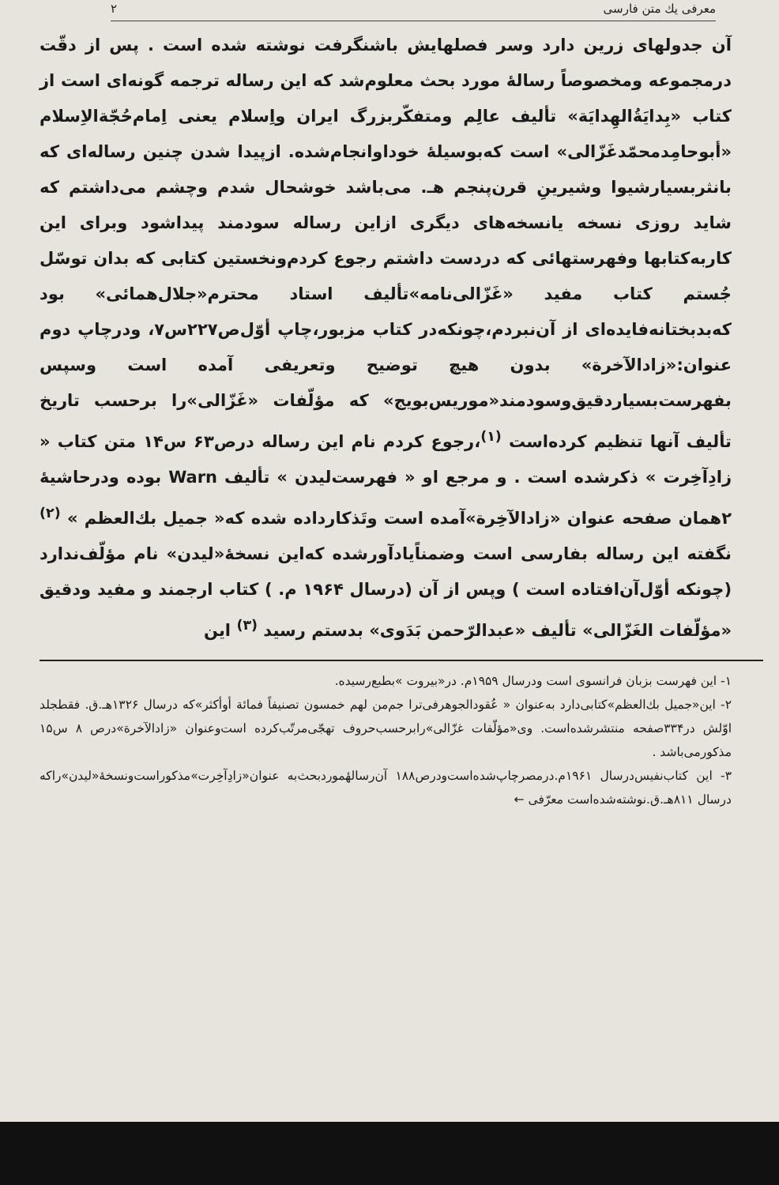معرفی یك متن فارسی ۲
آن جدولهای زرین دارد وسر فصلهایش باشنگرفت نوشته شده است . پس از دقّت درمجموعه ومخصوصاً رسالهٔ مورد بحث معلوم‌شد که این رساله ترجمه گونه‌ای است از کتاب «بِدايَةُالهِدايَة» تألیف عالِم ومتفکّربزرگ ایران واِسلام یعنی اِمام‌حُجّةالاِسلام «أبوحامِدمحمّدغَزّالی» است که‌بوسیلهٔ خوداوانجام‌شده. ازپیدا شدن چنین رساله‌ای که بانثربسیارشیوا وشیرینِ قرن‌پنجم هـ. می‌باشد خوشحال شدم وچشم می‌داشتم که شاید روزی نسخه یانسخه‌های دیگری ازاین رساله سودمند پیداشود وبرای این کاربه‌کتابها وفهرستهائی که دردست داشتم رجوع کردم‌ونخستین کتابی که بدان توسّل جُستم کتاب مفید «غَزّالی‌نامه»تألیف استاد محترم«جلال‌همائی» بود که‌بدبختانه‌فایده‌ای از آن‌نبردم،چونکه‌در کتاب مزبور،چاپ أوّل‌ص۲۲۷س۷، ودرچاپ دوم عنوان:«زادالآخرة» بدون هیچ توضیح وتعریفی آمده است وسپس بفهرست‌بسیاردقیق‌وسودمند«موریس‌بویج» که مؤلّفات «غَزّالی»را برحسب تاریخ تألیف آنها تنظیم کرده‌است <sup>(۱)</sup>،رجوع کردم نام این رساله درص۶۳ س۱۴ متن کتاب « زادِآخِرت » ذکرشده است . و مرجع او « فهرست‌لیدن » تألیف Warn بوده ودرحاشیهٔ ۲همان صفحه عنوان «زادالآخِرة»آمده است وتَذکارداده شده که« جمیل بك‌العظم » <sup>(۲)</sup> نگفته این رساله بفارسی است وضمناًیادآورشده که‌این نسخهٔ«لیدن» نام مؤلّف‌ندارد (چونکه أوّل‌آن‌افتاده است ) وپس از آن (درسال ۱۹۶۴ م. ) کتاب ارجمند و مفید ودقیق «مؤلّفات الغَزّالی» تألیف «عبدالرّحمن بَدَوی» بدستم رسید <sup>(۳)</sup> این
۱- این فهرست بزبان فرانسوی است ودرسال ۱۹۵۹م. در«بیروت »بطبع‌رسیده.
۲- این«جمیل بك‌العظم»کتابی‌دارد به‌عنوان « عُقودالجوهرفی‌ترا جم‌من لهم خمسون تصنیفاً فمائة أوأکثر»که درسال ۱۳۲۶هـ.ق. فقطجلد اوّلش در۳۳۴صفحه منتشرشده‌است. وی«مؤلّفات غزّالی»رابرحسب‌حروف تهجّی‌مرتّب‌کرده است‌وعنوان «زادالآخرة»درص ۸ س۱۵ مذکورمی‌باشد .
۳- این کتاب‌نفیس‌درسال ۱۹۶۱م.درمصرچاپ‌شده‌است‌ودرص۱۸۸ آن‌رسالهٔموردبحث‌به عنوان«زادِآخِرت»مذکوراست‌ونسخهٔ«لیدن»راکه درسال ۸۱۱هـ.ق.نوشته‌شده‌است معرّفی ←